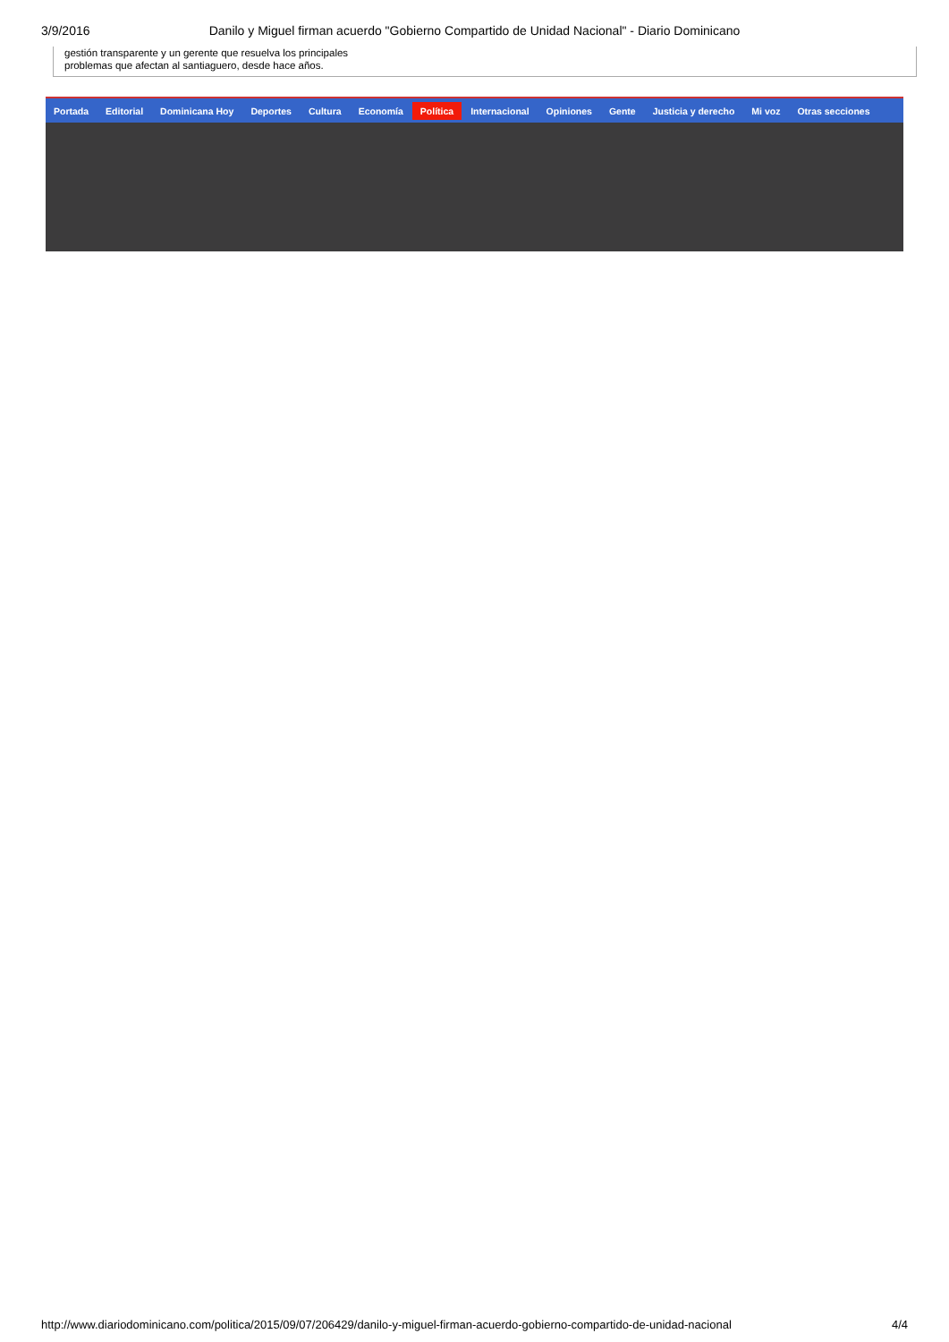3/9/2016 Danilo y Miguel firman acuerdo "Gobierno Compartido de Unidad Nacional" - Diario Dominicano
gestión transparente y un gerente que resuelva los principales
problemas que afectan al santiaguero, desde hace años.
Portada Editorial Dominicana Hoy Deportes Cultura Economía Política Internacional Opiniones Gente Justicia y derecho Mi voz Otras secciones
http://www.diariodominicano.com/politica/2015/09/07/206429/danilo-y-miguel-firman-acuerdo-gobierno-compartido-de-unidad-nacional 4/4